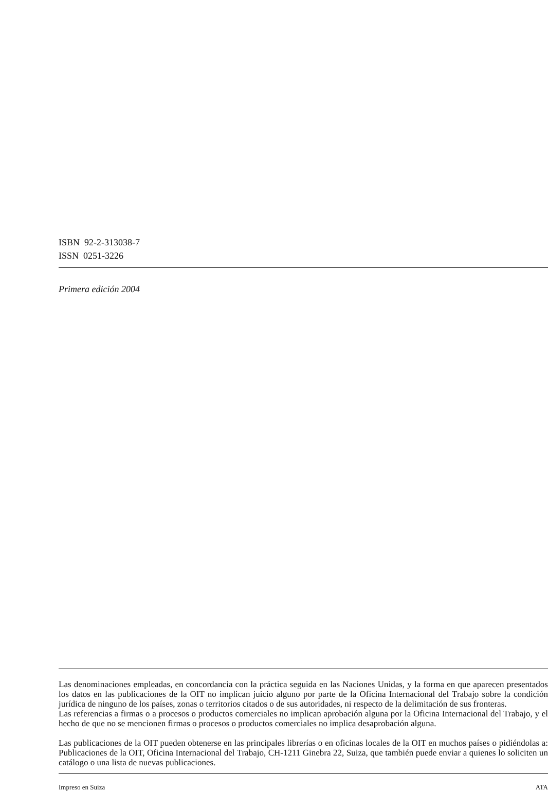ISBN 92-2-313038-7
ISSN 0251-3226
Primera edición 2004
Las denominaciones empleadas, en concordancia con la práctica seguida en las Naciones Unidas, y la forma en que aparecen presentados los datos en las publicaciones de la OIT no implican juicio alguno por parte de la Oficina Internacional del Trabajo sobre la condición jurídica de ninguno de los países, zonas o territorios citados o de sus autoridades, ni respecto de la delimitación de sus fronteras.
Las referencias a firmas o a procesos o productos comerciales no implican aprobación alguna por la Oficina Internacional del Trabajo, y el hecho de que no se mencionen firmas o procesos o productos comerciales no implica desaprobación alguna.
Las publicaciones de la OIT pueden obtenerse en las principales librerías o en oficinas locales de la OIT en muchos países o pidiéndolas a: Publicaciones de la OIT, Oficina Internacional del Trabajo, CH-1211 Ginebra 22, Suiza, que también puede enviar a quienes lo soliciten un catálogo o una lista de nuevas publicaciones.
Impreso en Suiza ATA